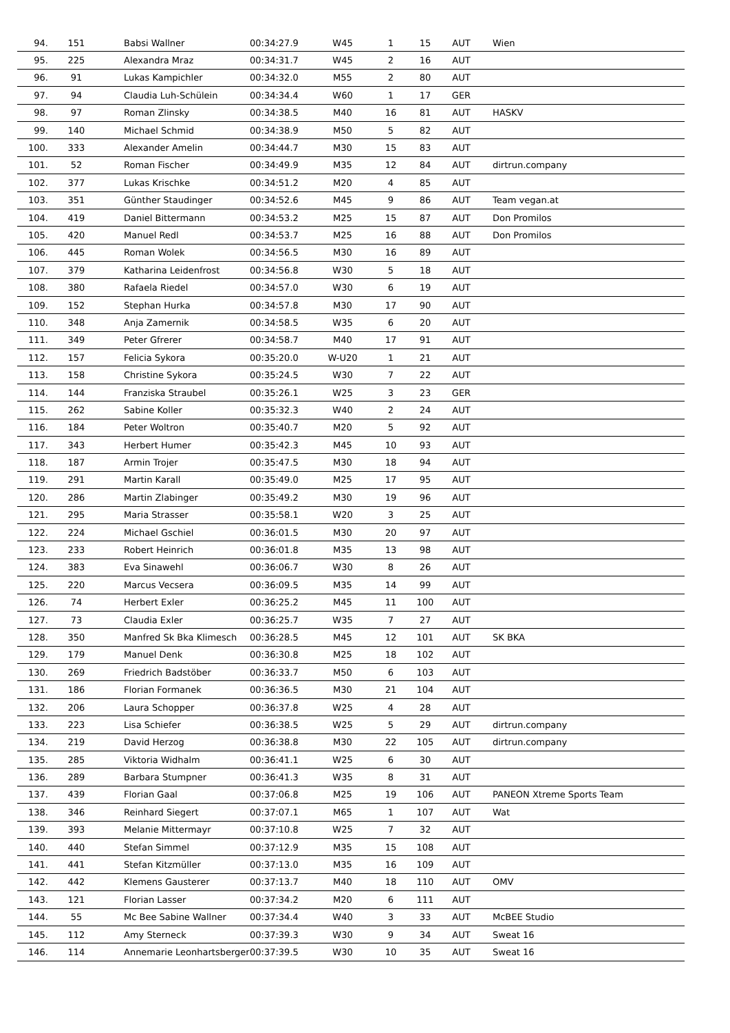| 94. | 151 | Babsi Wallner | 00:34:27.9 | W45 | 1 | 15 | AUT | Wien |
| 95. | 225 | Alexandra Mraz | 00:34:31.7 | W45 | 2 | 16 | AUT | |
| 96. | 91 | Lukas Kampichler | 00:34:32.0 | M55 | 2 | 80 | AUT | |
| 97. | 94 | Claudia Luh-Schülein | 00:34:34.4 | W60 | 1 | 17 | GER | |
| 98. | 97 | Roman Zlinsky | 00:34:38.5 | M40 | 16 | 81 | AUT | HASKV |
| 99. | 140 | Michael Schmid | 00:34:38.9 | M50 | 5 | 82 | AUT | |
| 100. | 333 | Alexander Amelin | 00:34:44.7 | M30 | 15 | 83 | AUT | |
| 101. | 52 | Roman Fischer | 00:34:49.9 | M35 | 12 | 84 | AUT | dirtrun.company |
| 102. | 377 | Lukas Krischke | 00:34:51.2 | M20 | 4 | 85 | AUT | |
| 103. | 351 | Günther Staudinger | 00:34:52.6 | M45 | 9 | 86 | AUT | Team vegan.at |
| 104. | 419 | Daniel Bittermann | 00:34:53.2 | M25 | 15 | 87 | AUT | Don Promilos |
| 105. | 420 | Manuel Redl | 00:34:53.7 | M25 | 16 | 88 | AUT | Don Promilos |
| 106. | 445 | Roman Wolek | 00:34:56.5 | M30 | 16 | 89 | AUT | |
| 107. | 379 | Katharina Leidenfrost | 00:34:56.8 | W30 | 5 | 18 | AUT | |
| 108. | 380 | Rafaela Riedel | 00:34:57.0 | W30 | 6 | 19 | AUT | |
| 109. | 152 | Stephan Hurka | 00:34:57.8 | M30 | 17 | 90 | AUT | |
| 110. | 348 | Anja Zamernik | 00:34:58.5 | W35 | 6 | 20 | AUT | |
| 111. | 349 | Peter Gfrerer | 00:34:58.7 | M40 | 17 | 91 | AUT | |
| 112. | 157 | Felicia Sykora | 00:35:20.0 | W-U20 | 1 | 21 | AUT | |
| 113. | 158 | Christine Sykora | 00:35:24.5 | W30 | 7 | 22 | AUT | |
| 114. | 144 | Franziska Straubel | 00:35:26.1 | W25 | 3 | 23 | GER | |
| 115. | 262 | Sabine Koller | 00:35:32.3 | W40 | 2 | 24 | AUT | |
| 116. | 184 | Peter Woltron | 00:35:40.7 | M20 | 5 | 92 | AUT | |
| 117. | 343 | Herbert Humer | 00:35:42.3 | M45 | 10 | 93 | AUT | |
| 118. | 187 | Armin Trojer | 00:35:47.5 | M30 | 18 | 94 | AUT | |
| 119. | 291 | Martin Karall | 00:35:49.0 | M25 | 17 | 95 | AUT | |
| 120. | 286 | Martin Zlabinger | 00:35:49.2 | M30 | 19 | 96 | AUT | |
| 121. | 295 | Maria Strasser | 00:35:58.1 | W20 | 3 | 25 | AUT | |
| 122. | 224 | Michael Gschiel | 00:36:01.5 | M30 | 20 | 97 | AUT | |
| 123. | 233 | Robert Heinrich | 00:36:01.8 | M35 | 13 | 98 | AUT | |
| 124. | 383 | Eva Sinawehl | 00:36:06.7 | W30 | 8 | 26 | AUT | |
| 125. | 220 | Marcus Vecsera | 00:36:09.5 | M35 | 14 | 99 | AUT | |
| 126. | 74 | Herbert Exler | 00:36:25.2 | M45 | 11 | 100 | AUT | |
| 127. | 73 | Claudia Exler | 00:36:25.7 | W35 | 7 | 27 | AUT | |
| 128. | 350 | Manfred Sk Bka Klimesch | 00:36:28.5 | M45 | 12 | 101 | AUT | SK BKA |
| 129. | 179 | Manuel Denk | 00:36:30.8 | M25 | 18 | 102 | AUT | |
| 130. | 269 | Friedrich Badstöber | 00:36:33.7 | M50 | 6 | 103 | AUT | |
| 131. | 186 | Florian Formanek | 00:36:36.5 | M30 | 21 | 104 | AUT | |
| 132. | 206 | Laura Schopper | 00:36:37.8 | W25 | 4 | 28 | AUT | |
| 133. | 223 | Lisa Schiefer | 00:36:38.5 | W25 | 5 | 29 | AUT | dirtrun.company |
| 134. | 219 | David Herzog | 00:36:38.8 | M30 | 22 | 105 | AUT | dirtrun.company |
| 135. | 285 | Viktoria Widhalm | 00:36:41.1 | W25 | 6 | 30 | AUT | |
| 136. | 289 | Barbara Stumpner | 00:36:41.3 | W35 | 8 | 31 | AUT | |
| 137. | 439 | Florian Gaal | 00:37:06.8 | M25 | 19 | 106 | AUT | PANEON Xtreme Sports Team |
| 138. | 346 | Reinhard Siegert | 00:37:07.1 | M65 | 1 | 107 | AUT | Wat |
| 139. | 393 | Melanie Mittermayr | 00:37:10.8 | W25 | 7 | 32 | AUT | |
| 140. | 440 | Stefan Simmel | 00:37:12.9 | M35 | 15 | 108 | AUT | |
| 141. | 441 | Stefan Kitzmüller | 00:37:13.0 | M35 | 16 | 109 | AUT | |
| 142. | 442 | Klemens Gausterer | 00:37:13.7 | M40 | 18 | 110 | AUT | OMV |
| 143. | 121 | Florian Lasser | 00:37:34.2 | M20 | 6 | 111 | AUT | |
| 144. | 55 | Mc Bee Sabine Wallner | 00:37:34.4 | W40 | 3 | 33 | AUT | McBEE Studio |
| 145. | 112 | Amy Sterneck | 00:37:39.3 | W30 | 9 | 34 | AUT | Sweat 16 |
| 146. | 114 | Annemarie Leonhartsberger | 00:37:39.5 | W30 | 10 | 35 | AUT | Sweat 16 |